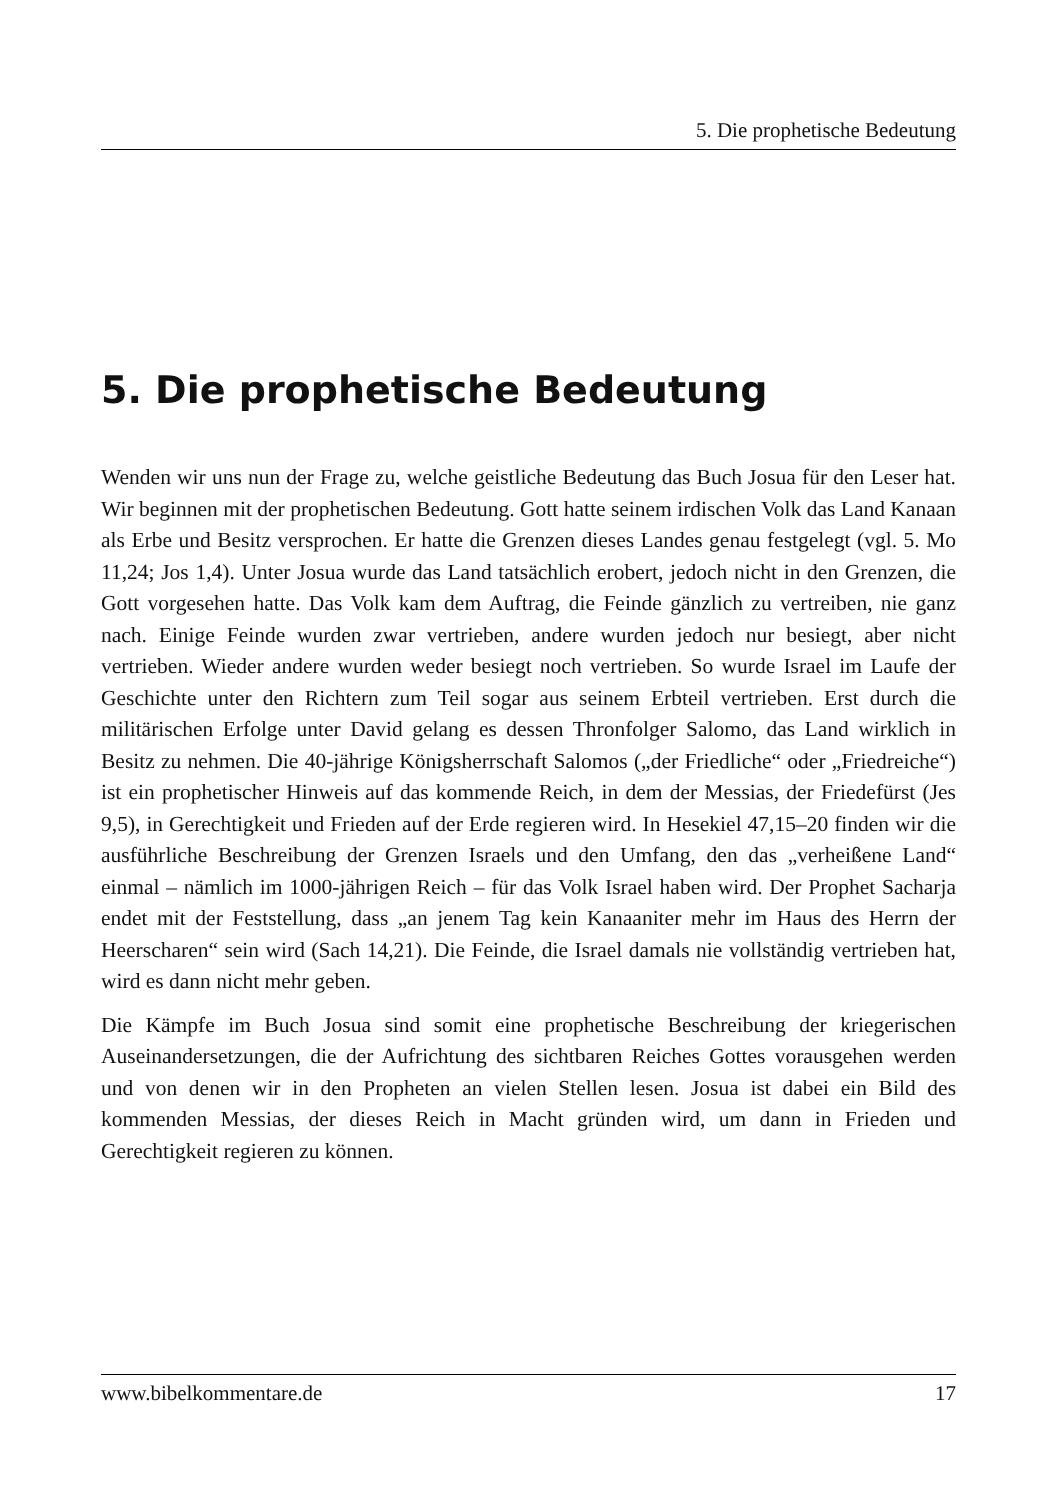5. Die prophetische Bedeutung
5. Die prophetische Bedeutung
Wenden wir uns nun der Frage zu, welche geistliche Bedeutung das Buch Josua für den Leser hat. Wir beginnen mit der prophetischen Bedeutung. Gott hatte seinem irdischen Volk das Land Kanaan als Erbe und Besitz versprochen. Er hatte die Grenzen dieses Landes genau festgelegt (vgl. 5. Mo 11,24; Jos 1,4). Unter Josua wurde das Land tatsächlich erobert, jedoch nicht in den Grenzen, die Gott vorgesehen hatte. Das Volk kam dem Auftrag, die Feinde gänzlich zu vertreiben, nie ganz nach. Einige Feinde wurden zwar vertrieben, andere wurden jedoch nur besiegt, aber nicht vertrieben. Wieder andere wurden weder besiegt noch vertrieben. So wurde Israel im Laufe der Geschichte unter den Richtern zum Teil sogar aus seinem Erbteil vertrieben. Erst durch die militärischen Erfolge unter David gelang es dessen Thronfolger Salomo, das Land wirklich in Besitz zu nehmen. Die 40-jährige Königsherrschaft Salomos („der Friedliche“ oder „Friedreiche“) ist ein prophetischer Hinweis auf das kommende Reich, in dem der Messias, der Friedefürst (Jes 9,5), in Gerechtigkeit und Frieden auf der Erde regieren wird. In Hesekiel 47,15–20 finden wir die ausführliche Beschreibung der Grenzen Israels und den Umfang, den das „verheißene Land“ einmal – nämlich im 1000-jährigen Reich – für das Volk Israel haben wird. Der Prophet Sacharja endet mit der Feststellung, dass „an jenem Tag kein Kanaaniter mehr im Haus des Herrn der Heerscharen“ sein wird (Sach 14,21). Die Feinde, die Israel damals nie vollständig vertrieben hat, wird es dann nicht mehr geben.
Die Kämpfe im Buch Josua sind somit eine prophetische Beschreibung der kriegerischen Auseinandersetzungen, die der Aufrichtung des sichtbaren Reiches Gottes vorausgehen werden und von denen wir in den Propheten an vielen Stellen lesen. Josua ist dabei ein Bild des kommenden Messias, der dieses Reich in Macht gründen wird, um dann in Frieden und Gerechtigkeit regieren zu können.
www.bibelkommentare.de 17